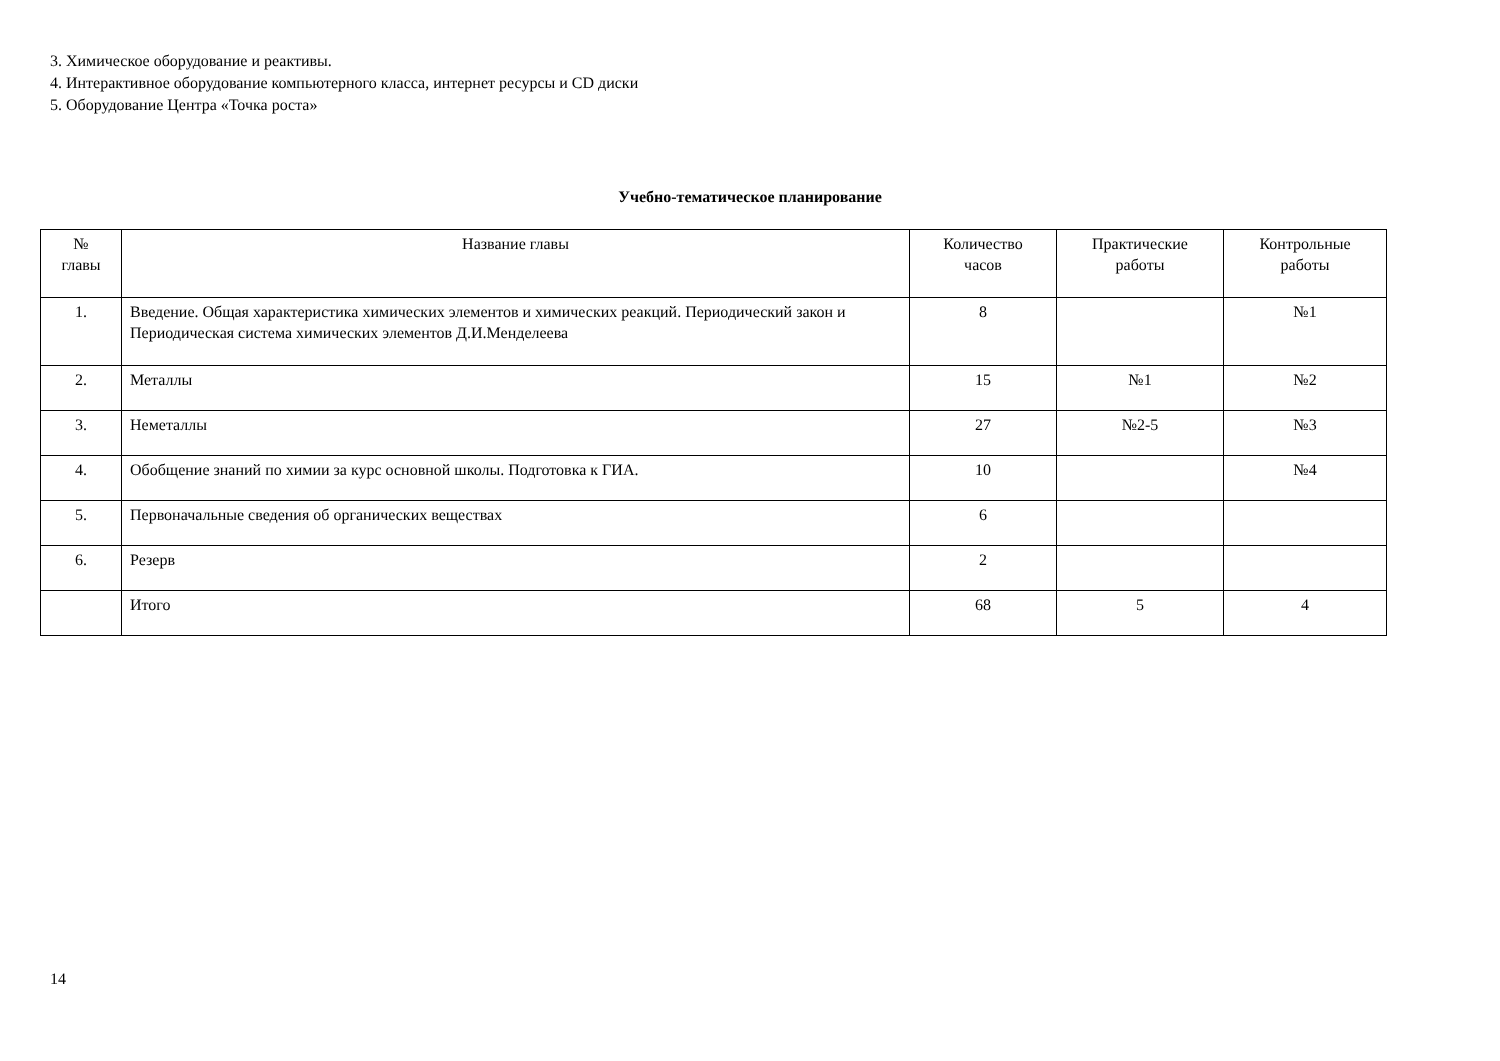3. Химическое оборудование и реактивы.
4. Интерактивное оборудование компьютерного класса, интернет ресурсы и CD диски
5. Оборудование Центра «Точка роста»
Учебно-тематическое планирование
| № главы | Название главы | Количество часов | Практические работы | Контрольные работы |
| --- | --- | --- | --- | --- |
| 1. | Введение. Общая характеристика химических элементов и химических реакций. Периодический закон и Периодическая система химических элементов Д.И.Менделеева | 8 | | №1 |
| 2. | Металлы | 15 | №1 | №2 |
| 3. | Неметаллы | 27 | №2-5 | №3 |
| 4. | Обобщение знаний по химии за курс основной школы. Подготовка к ГИА. | 10 | | №4 |
| 5. | Первоначальные сведения об органических веществах | 6 | | |
| 6. | Резерв | 2 | | |
| | Итого | 68 | 5 | 4 |
14